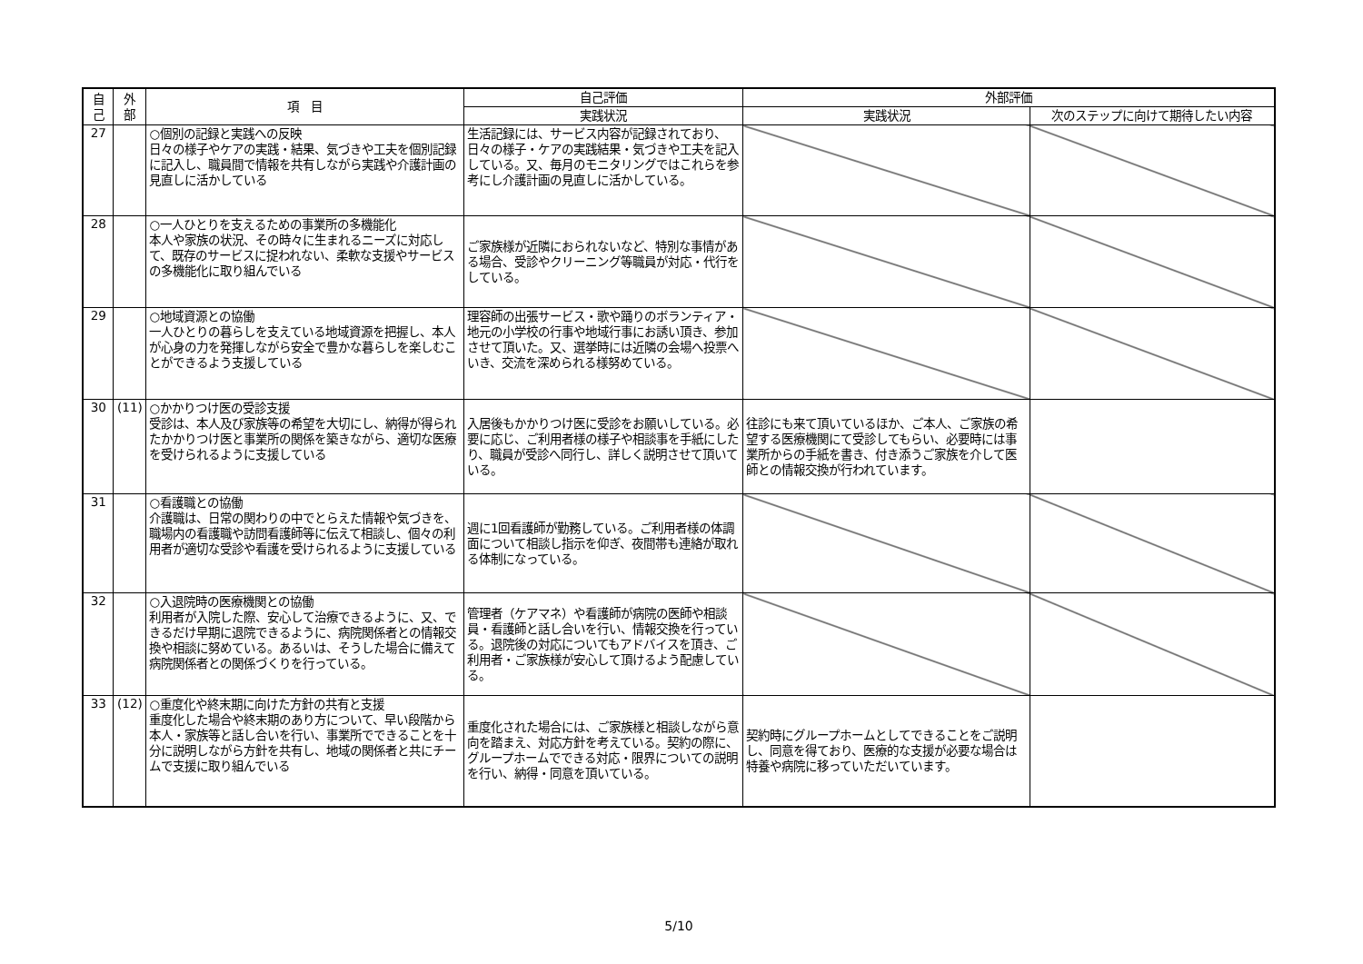| 自 己 | 外 部 | 項 目 | 自己評価 | 外部評価 | |
| --- | --- | --- | --- | --- | --- |
| | | | 実践状況 | 実践状況 | 次のステップに向けて期待したい内容 |
| 27 | | ○個別の記録と実践への反映 日々の様子やケアの実践・結果、気づきや工夫を個別記録に記入し、職員間で情報を共有しながら実践や介護計画の見直しに活かしている | 生活記録には、サービス内容が記録されており、日々の様子・ケアの実践結果・気づきや工夫を記入している。又、毎月のモニタリングではこれらを参考にし介護計画の見直しに活かしている。 | | |
| 28 | | ○一人ひとりを支えるための事業所の多機能化 本人や家族の状況、その時々に生まれるニーズに対応して、既存のサービスに捉われない、柔軟な支援やサービスの多機能化に取り組んでいる | ご家族様が近隣におられないなど、特別な事情がある場合、受診やクリーニング等職員が対応・代行をしている。 | | |
| 29 | | ○地域資源との協働 一人ひとりの暮らしを支えている地域資源を把握し、本人が心身の力を発揮しながら安全で豊かな暮らしを楽しむことができるよう支援している | 理容師の出張サービス・歌や踊りのボランティア・地元の小学校の行事や地域行事にお誘い頂き、参加させて頂いた。又、選挙時には近隣の会場へ投票へいき、交流を深められる様努めている。 | | |
| 30 | (11) | ○かかりつけ医の受診支援 受診は、本人及び家族等の希望を大切にし、納得が得られたかかりつけ医と事業所の関係を築きながら、適切な医療を受けられるように支援している | 入居後もかかりつけ医に受診をお願いしている。必要に応じ、ご利用者様の様子や相談事を手紙にしたり、職員が受診へ同行し、詳しく説明させて頂いている。 | 往診にも来て頂いているほか、ご本人、ご家族の希望する医療機関にて受診してもらい、必要時には事業所からの手紙を書き、付き添うご家族を介して医師との情報交換が行われています。 | |
| 31 | | ○看護職との協働 介護職は、日常の関わりの中でとらえた情報や気づきを、職場内の看護職や訪問看護師等に伝えて相談し、個々の利用者が適切な受診や看護を受けられるように支援している | 週に1回看護師が勤務している。ご利用者様の体調面について相談し指示を仰ぎ、夜間帯も連絡が取れる体制になっている。 | | |
| 32 | | ○入退院時の医療機関との協働 利用者が入院した際、安心して治療できるように、又、できるだけ早期に退院できるように、病院関係者との情報交換や相談に努めている。あるいは、そうした場合に備えて病院関係者との関係づくりを行っている。 | 管理者（ケアマネ）や看護師が病院の医師や相談員・看護師と話し合いを行い、情報交換を行っている。退院後の対応についてもアドバイスを頂き、ご利用者・ご家族様が安心して頂けるよう配慮している。 | | |
| 33 | (12) | ○重度化や終末期に向けた方針の共有と支援 重度化した場合や終末期のあり方について、早い段階から本人・家族等と話し合いを行い、事業所でできることを十分に説明しながら方針を共有し、地域の関係者と共にチームで支援に取り組んでいる | 重度化された場合には、ご家族様と相談しながら意向を踏まえ、対応方針を考えている。契約の際に、グループホームでできる対応・限界についての説明を行い、納得・同意を頂いている。 | 契約時にグループホームとしてできることをご説明し、同意を得ており、医療的な支援が必要な場合は特養や病院に移っていただいています。 | |
5/10